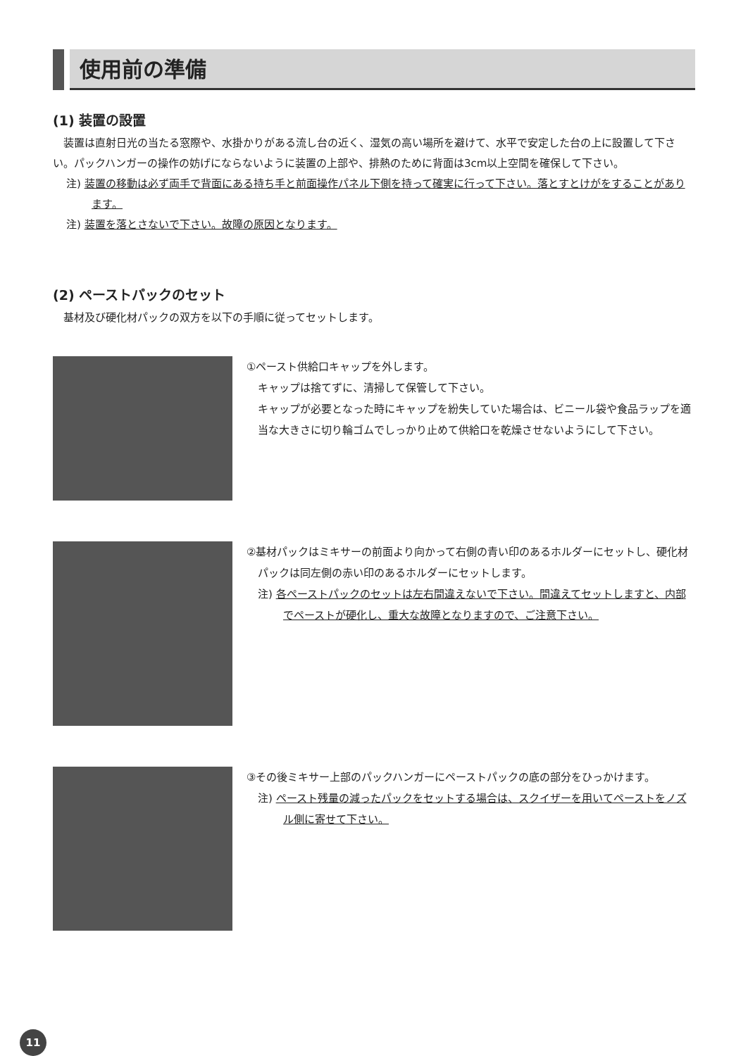使用前の準備
(1) 装置の設置
装置は直射日光の当たる窓際や、水掛かりがある流し台の近く、湿気の高い場所を避けて、水平で安定した台の上に設置して下さい。パックハンガーの操作の妨げにならないように装置の上部や、排熱のために背面は3cm以上空間を確保して下さい。
注) 装置の移動は必ず両手で背面にある持ち手と前面操作パネル下側を持って確実に行って下さい。落とすとけがをすることがあります。
注) 装置を落とさないで下さい。故障の原因となります。
(2) ペーストパックのセット
基材及び硬化材パックの双方を以下の手順に従ってセットします。
①ペースト供給口キャップを外します。
キャップは捨てずに、清掃して保管して下さい。
キャップが必要となった時にキャップを紛失していた場合は、ビニール袋や食品ラップを適当な大きさに切り輪ゴムでしっかり止めて供給口を乾燥させないようにして下さい。
②基材パックはミキサーの前面より向かって右側の青い印のあるホルダーにセットし、硬化材パックは同左側の赤い印のあるホルダーにセットします。
注) 各ペーストパックのセットは左右間違えないで下さい。間違えてセットしますと、内部でペーストが硬化し、重大な故障となりますので、ご注意下さい。
③その後ミキサー上部のパックハンガーにペーストパックの底の部分をひっかけます。
注) ペースト残量の減ったパックをセットする場合は、スクイザーを用いてペーストをノズル側に寄せて下さい。
11